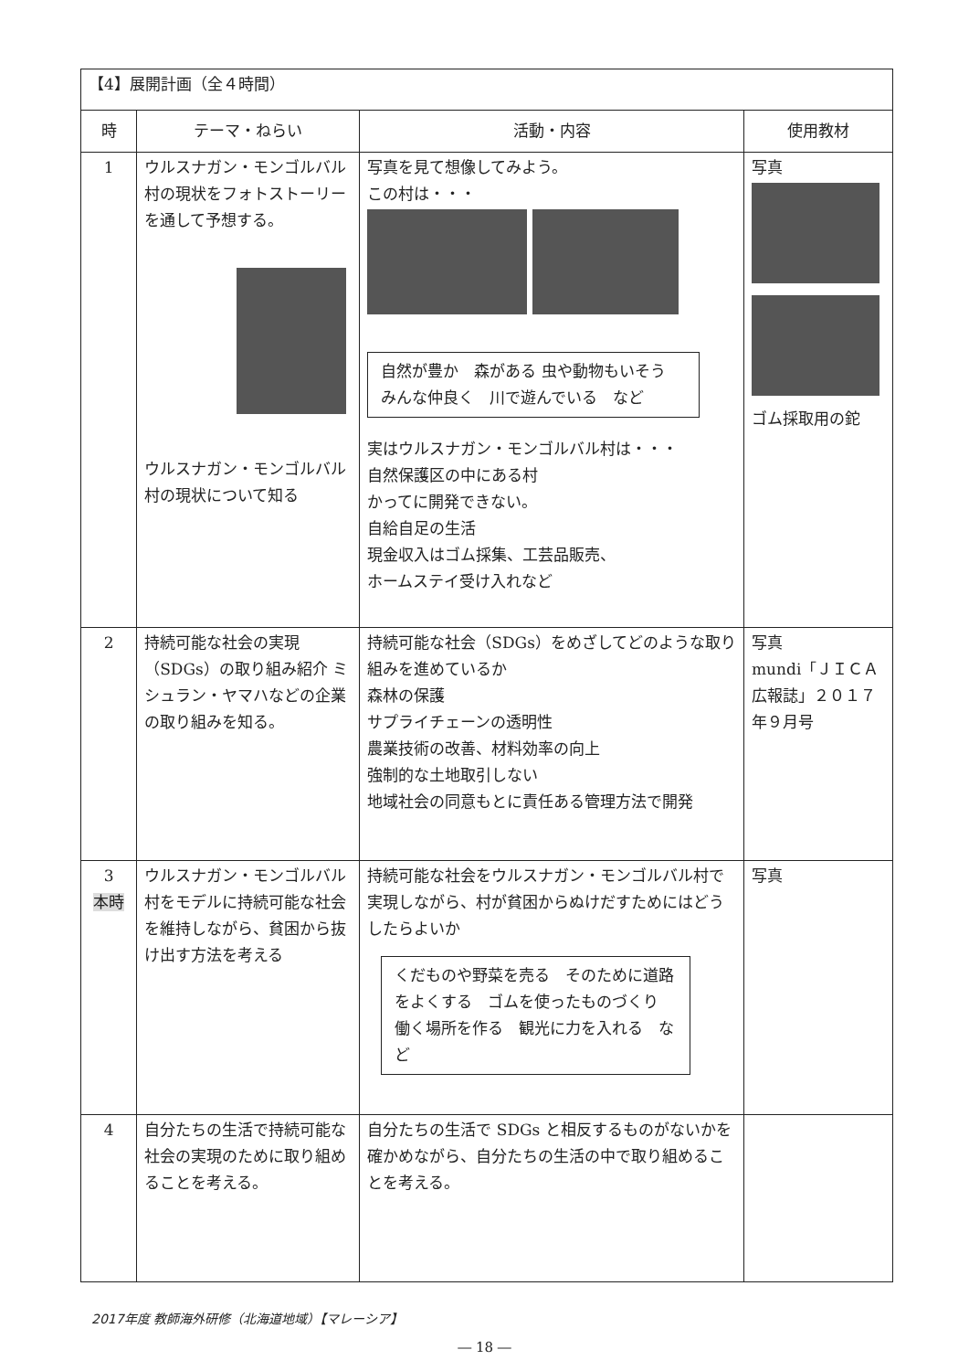| 【4】展開計画（全４時間） | | | |
| 時 | テーマ・ねらい | 活動・内容 | 使用教材 |
| 1 | ウルスナガン・モンゴルバル村の現状をフォトストーリーを通して予想する。 ウルスナガン・モンゴルバル村の現状について知る | 写真を見て想像してみよう。 この村は・・・ 自然が豊か 森がある 虫や動物もいそう みんな仲良く 川で遊んでいる など 実はウルスナガン・モンゴルバル村は・・・ 自然保護区の中にある村 かってに開発できない。 自給自足の生活 現金収入はゴム採集、工芸品販売、 ホームステイ受け入れなど | 写真 ゴム採取用の鉈 |
| 2 | 持続可能な社会の実現（SDGs）の取り組み紹介 ミシュラン・ヤマハなどの企業の取り組みを知る。 | 持続可能な社会（SDGs）をめざしてどのような取り組みを進めているか 森林の保護 サプライチェーンの透明性 農業技術の改善、材料効率の向上 強制的な土地取引しない 地域社会の同意もとに責任ある管理方法で開発 | 写真 mundi「ＪＩＣＡ広報誌」２０１７年９月号 |
| 3 本時 | ウルスナガン・モンゴルバル村をモデルに持続可能な社会を維持しながら、貧困から抜け出す方法を考える | 持続可能な社会をウルスナガン・モンゴルバル村で実現しながら、村が貧困からぬけだすためにはどうしたらよいか くだものや野菜を売る そのために道路をよくする ゴムを使ったものづくり 働く場所を作る 観光に力を入れる など | 写真 |
| 4 | 自分たちの生活で持続可能な社会の実現のために取り組めることを考える。 | 自分たちの生活で SDGs と相反するものがないかを確かめながら、自分たちの生活の中で取り組めることを考える。 | |
2017年度 教師海外研修（北海道地域）【マレーシア】
― 18 ―